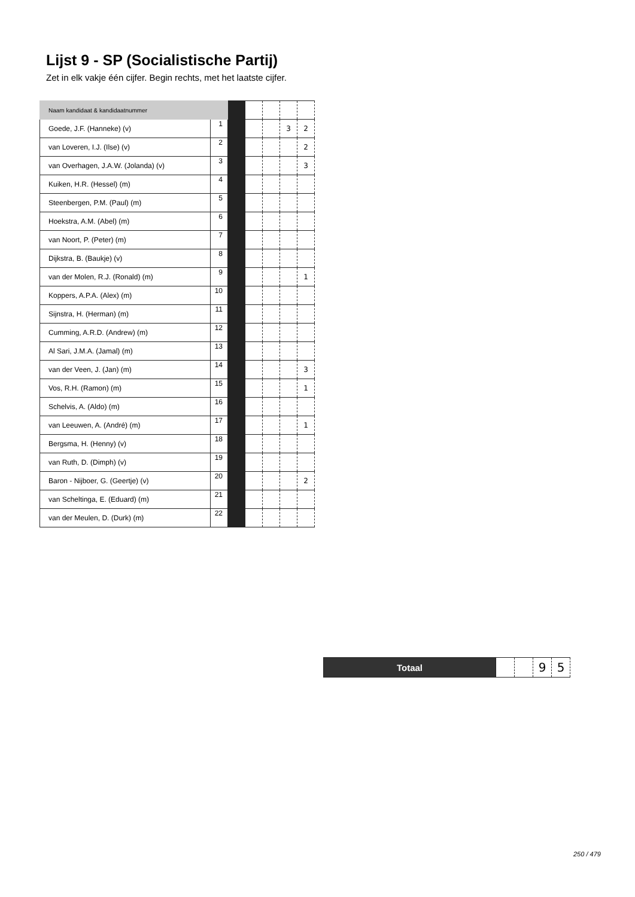Lijst 9 - SP (Socialistische Partij)
Zet in elk vakje één cijfer. Begin rechts, met het laatste cijfer.
| Naam kandidaat & kandidaatnummer | | | | | | |
| Goede, J.F. (Hanneke) (v) | 1 | | | | 3 | 2 |
| van Loveren, I.J. (Ilse) (v) | 2 | | | | | 2 |
| van Overhagen, J.A.W. (Jolanda) (v) | 3 | | | | | 3 |
| Kuiken, H.R. (Hessel) (m) | 4 | | | | | |
| Steenbergen, P.M. (Paul) (m) | 5 | | | | | |
| Hoekstra, A.M. (Abel) (m) | 6 | | | | | |
| van Noort, P. (Peter) (m) | 7 | | | | | |
| Dijkstra, B. (Baukje) (v) | 8 | | | | | |
| van der Molen, R.J. (Ronald) (m) | 9 | | | | | 1 |
| Koppers, A.P.A. (Alex) (m) | 10 | | | | | |
| Sijnstra, H. (Herman) (m) | 11 | | | | | |
| Cumming, A.R.D. (Andrew) (m) | 12 | | | | | |
| Al Sari, J.M.A. (Jamal) (m) | 13 | | | | | |
| van der Veen, J. (Jan) (m) | 14 | | | | | 3 |
| Vos, R.H. (Ramon) (m) | 15 | | | | | 1 |
| Schelvis, A. (Aldo) (m) | 16 | | | | | |
| van Leeuwen, A. (André) (m) | 17 | | | | | 1 |
| Bergsma, H. (Henny) (v) | 18 | | | | | |
| van Ruth, D. (Dimph) (v) | 19 | | | | | |
| Baron - Nijboer, G. (Geertje) (v) | 20 | | | | | 2 |
| van Scheltinga, E. (Eduard) (m) | 21 | | | | | |
| van der Meulen, D. (Durk) (m) | 22 | | | | | |
| Totaal | | | 9 | 5 |
250 / 479